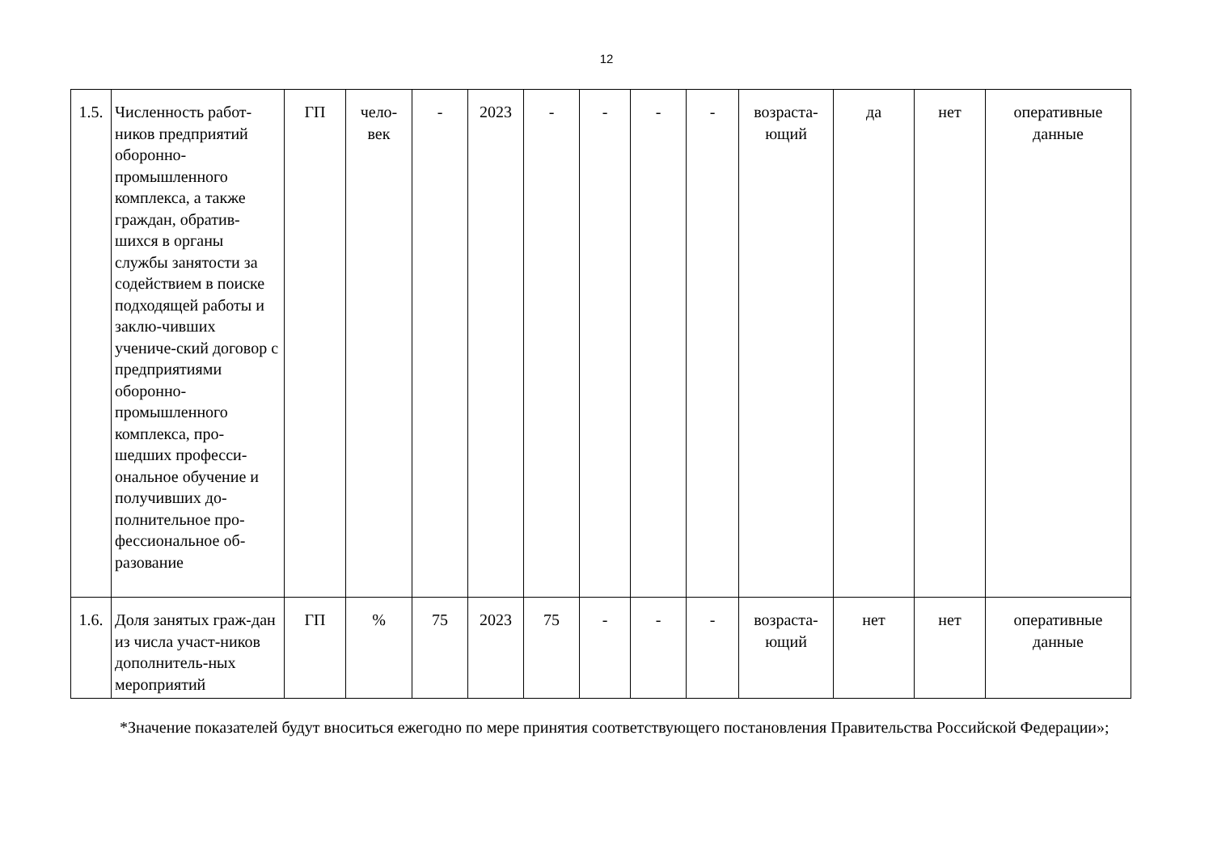12
| 1.5. | Численность работ-ников предприятий оборонно-промышленного комплекса, а также граждан, обратив-шихся в органы службы занятости за содействием в поиске подходящей работы и заклю-чивших учениче-ский договор с предприятиями оборонно-промышленного комплекса, про-шедших професси-ональное обучение и получивших до-полнительное про-фессиональное об-разование | ГП | чело- век | - | 2023 | - | - | - | - | возраста- ющий | да | нет | оперативные данные |
| 1.6. | Доля занятых граж-дан из числа участ-ников дополнитель-ных мероприятий | ГП | % | 75 | 2023 | 75 | - | - | - | возраста- ющий | нет | нет | оперативные данные |
*Значение показателей будут вноситься ежегодно по мере принятия соответствующего постановления Правительства Российской Федерации»;